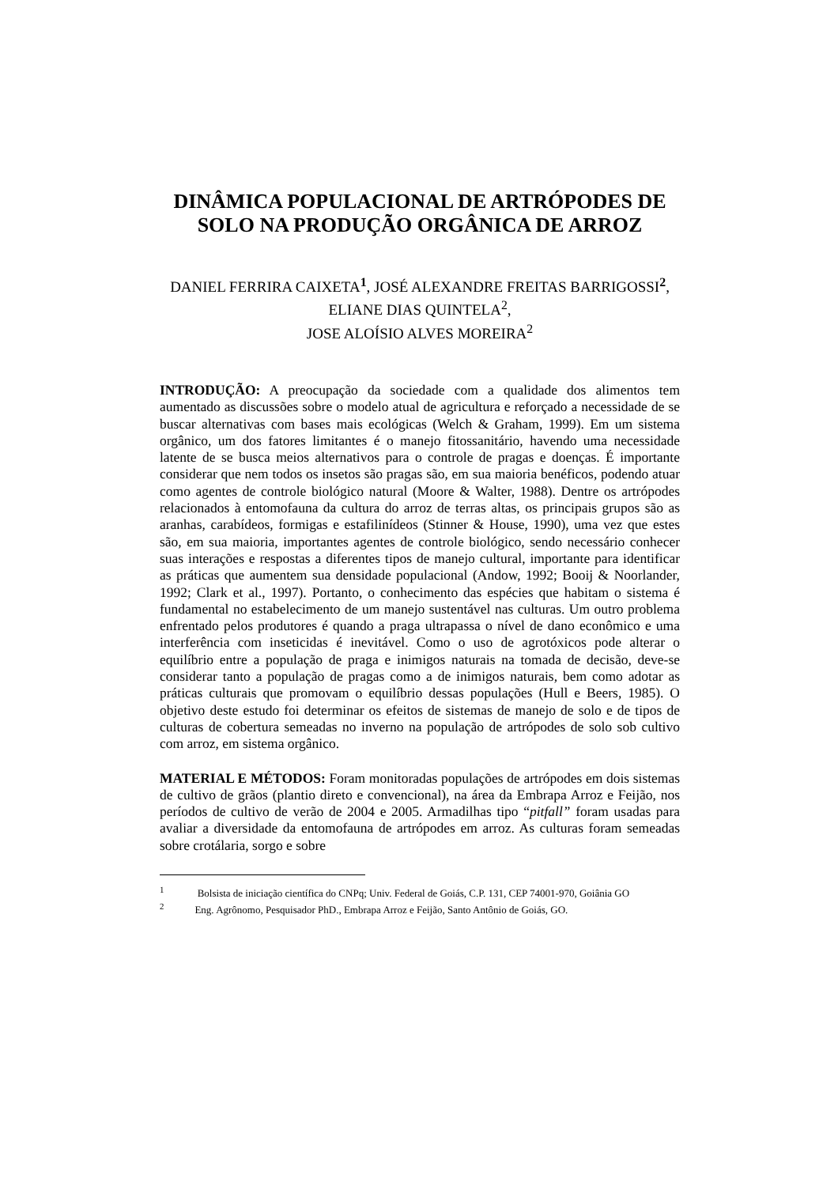DINÂMICA POPULACIONAL DE ARTRÓPODES DE SOLO NA PRODUÇÃO ORGÂNICA DE ARROZ
DANIEL FERRIRA CAIXETA<sup>1</sup>, JOSÉ ALEXANDRE FREITAS BARRIGOSSI<sup>2</sup>, ELIANE DIAS QUINTELA<sup>2</sup>,
JOSE ALOÍSIO ALVES MOREIRA<sup>2</sup>
INTRODUÇÃO: A preocupação da sociedade com a qualidade dos alimentos tem aumentado as discussões sobre o modelo atual de agricultura e reforçado a necessidade de se buscar alternativas com bases mais ecológicas (Welch & Graham, 1999). Em um sistema orgânico, um dos fatores limitantes é o manejo fitossanitário, havendo uma necessidade latente de se busca meios alternativos para o controle de pragas e doenças. É importante considerar que nem todos os insetos são pragas são, em sua maioria benéficos, podendo atuar como agentes de controle biológico natural (Moore & Walter, 1988). Dentre os artrópodes relacionados à entomofauna da cultura do arroz de terras altas, os principais grupos são as aranhas, carabídeos, formigas e estafilinídeos (Stinner & House, 1990), uma vez que estes são, em sua maioria, importantes agentes de controle biológico, sendo necessário conhecer suas interações e respostas a diferentes tipos de manejo cultural, importante para identificar as práticas que aumentem sua densidade populacional (Andow, 1992; Booij & Noorlander, 1992; Clark et al., 1997). Portanto, o conhecimento das espécies que habitam o sistema é fundamental no estabelecimento de um manejo sustentável nas culturas. Um outro problema enfrentado pelos produtores é quando a praga ultrapassa o nível de dano econômico e uma interferência com inseticidas é inevitável. Como o uso de agrotóxicos pode alterar o equilíbrio entre a população de praga e inimigos naturais na tomada de decisão, deve-se considerar tanto a população de pragas como a de inimigos naturais, bem como adotar as práticas culturais que promovam o equilíbrio dessas populações (Hull e Beers, 1985). O objetivo deste estudo foi determinar os efeitos de sistemas de manejo de solo e de tipos de culturas de cobertura semeadas no inverno na população de artrópodes de solo sob cultivo com arroz, em sistema orgânico.
MATERIAL E MÉTODOS: Foram monitoradas populações de artrópodes em dois sistemas de cultivo de grãos (plantio direto e convencional), na área da Embrapa Arroz e Feijão, nos períodos de cultivo de verão de 2004 e 2005. Armadilhas tipo “pitfall” foram usadas para avaliar a diversidade da entomofauna de artrópodes em arroz. As culturas foram semeadas sobre crotálaria, sorgo e sobre
<sup>1</sup> Bolsista de iniciação científica do CNPq; Univ. Federal de Goiás, C.P. 131, CEP 74001-970, Goiânia GO
<sup>2</sup> Eng. Agrônomo, Pesquisador PhD., Embrapa Arroz e Feijão, Santo Antônio de Goiás, GO.